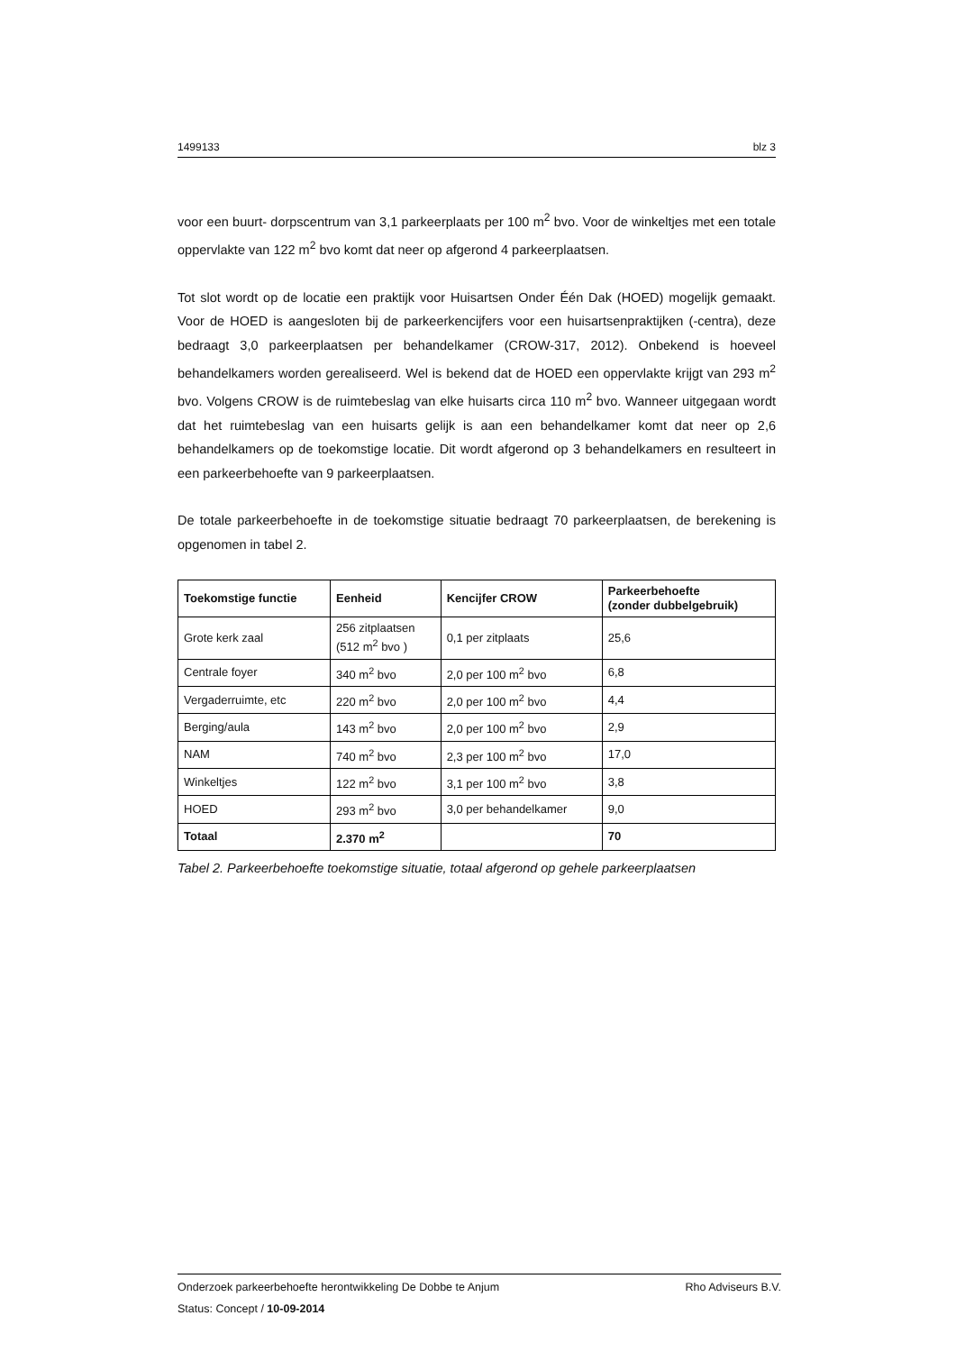1499133 blz 3
voor een buurt- dorpscentrum van 3,1 parkeerplaats per 100 m<sup>2</sup> bvo. Voor de winkeltjes met een totale oppervlakte van 122 m<sup>2</sup> bvo komt dat neer op afgerond 4 parkeerplaatsen.
Tot slot wordt op de locatie een praktijk voor Huisartsen Onder Één Dak (HOED) mogelijk gemaakt. Voor de HOED is aangesloten bij de parkeerkencijfers voor een huisartsenpraktijken (-centra), deze bedraagt 3,0 parkeerplaatsen per behandelkamer (CROW-317, 2012). Onbekend is hoeveel behandelkamers worden gerealiseerd. Wel is bekend dat de HOED een oppervlakte krijgt van 293 m<sup>2</sup> bvo. Volgens CROW is de ruimtebeslag van elke huisarts circa 110 m<sup>2</sup> bvo. Wanneer uitgegaan wordt dat het ruimtebeslag van een huisarts gelijk is aan een behandelkamer komt dat neer op 2,6 behandelkamers op de toekomstige locatie. Dit wordt afgerond op 3 behandelkamers en resulteert in een parkeerbehoefte van 9 parkeerplaatsen.
De totale parkeerbehoefte in de toekomstige situatie bedraagt 70 parkeerplaatsen, de berekening is opgenomen in tabel 2.
| Toekomstige functie | Eenheid | Kencijfer CROW | Parkeerbehoefte (zonder dubbelgebruik) |
| --- | --- | --- | --- |
| Grote kerk zaal | 256 zitplaatsen (512 m<sup>2</sup> bvo ) | 0,1 per zitplaats | 25,6 |
| Centrale foyer | 340 m<sup>2</sup> bvo | 2,0 per 100 m<sup>2</sup> bvo | 6,8 |
| Vergaderruimte, etc | 220 m<sup>2</sup> bvo | 2,0 per 100 m<sup>2</sup> bvo | 4,4 |
| Berging/aula | 143 m<sup>2</sup> bvo | 2,0 per 100 m<sup>2</sup> bvo | 2,9 |
| NAM | 740 m<sup>2</sup> bvo | 2,3 per 100 m<sup>2</sup> bvo | 17,0 |
| Winkeltjes | 122 m<sup>2</sup> bvo | 3,1 per 100 m<sup>2</sup> bvo | 3,8 |
| HOED | 293 m<sup>2</sup> bvo | 3,0 per behandelkamer | 9,0 |
| Totaal | 2.370 m<sup>2</sup> | | 70 |
Tabel 2. Parkeerbehoefte toekomstige situatie, totaal afgerond op gehele parkeerplaatsen
Onderzoek parkeerbehoefte herontwikkeling De Dobbe te Anjum Rho Adviseurs B.V.
Status: Concept / 10-09-2014